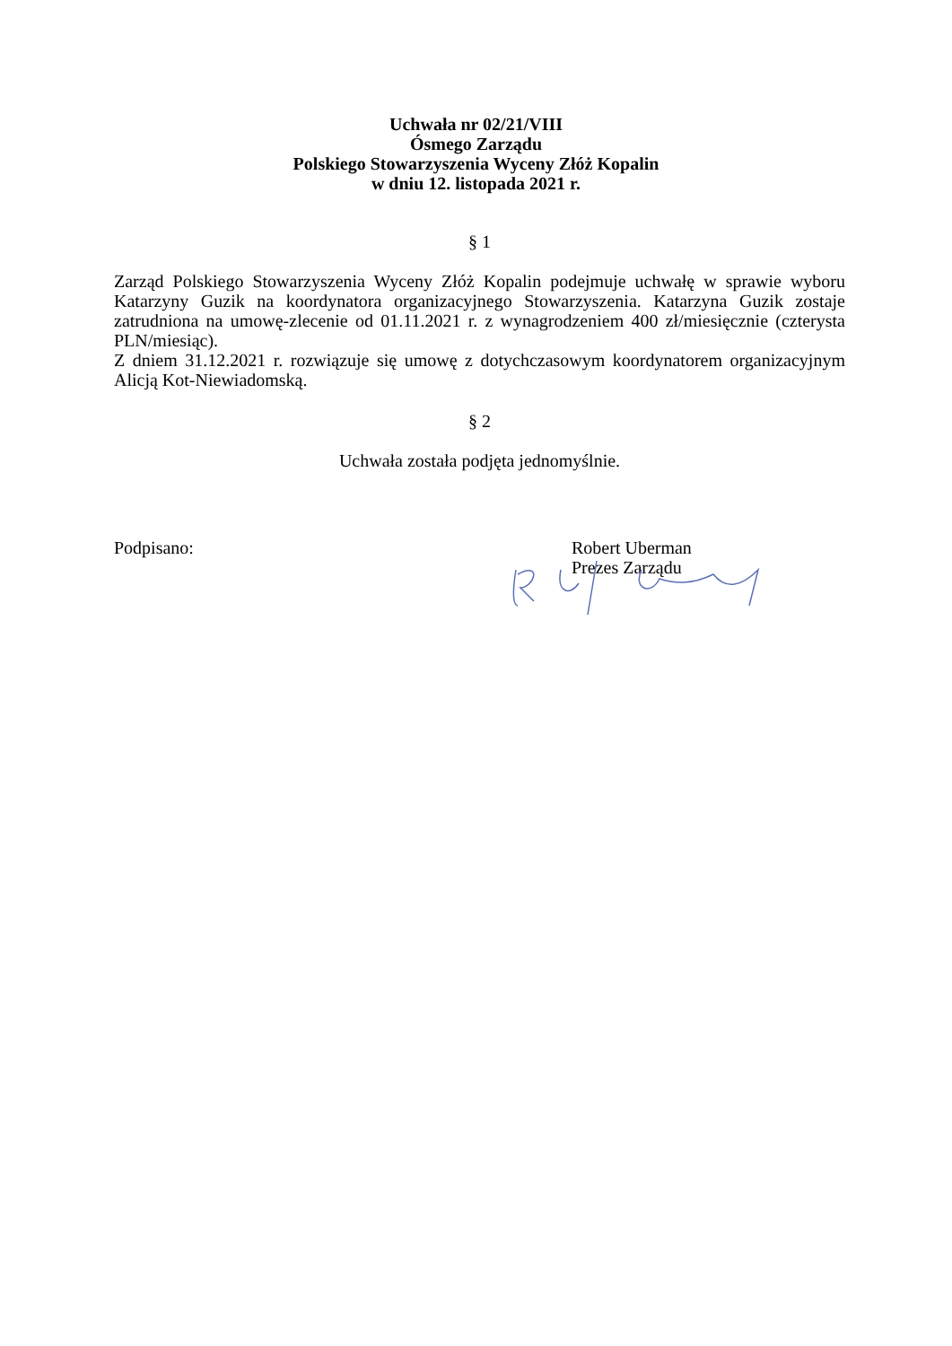Uchwała nr 02/21/VIII
Ósmego Zarządu
Polskiego Stowarzyszenia Wyceny Złóż Kopalin
w dniu 12. listopada 2021 r.
§ 1
Zarząd Polskiego Stowarzyszenia Wyceny Złóż Kopalin podejmuje uchwałę w sprawie wyboru Katarzyny Guzik na koordynatora organizacyjnego Stowarzyszenia. Katarzyna Guzik zostaje zatrudniona na umowę-zlecenie od 01.11.2021 r. z wynagrodzeniem 400 zł/miesięcznie (czterysta PLN/miesiąc).
Z dniem 31.12.2021 r. rozwiązuje się umowę z dotychczasowym koordynatorem organizacyjnym Alicją Kot-Niewiadomską.
§ 2
Uchwała została podjęta jednomyślnie.
Podpisano: Robert Uberman
Prezes Zarządu